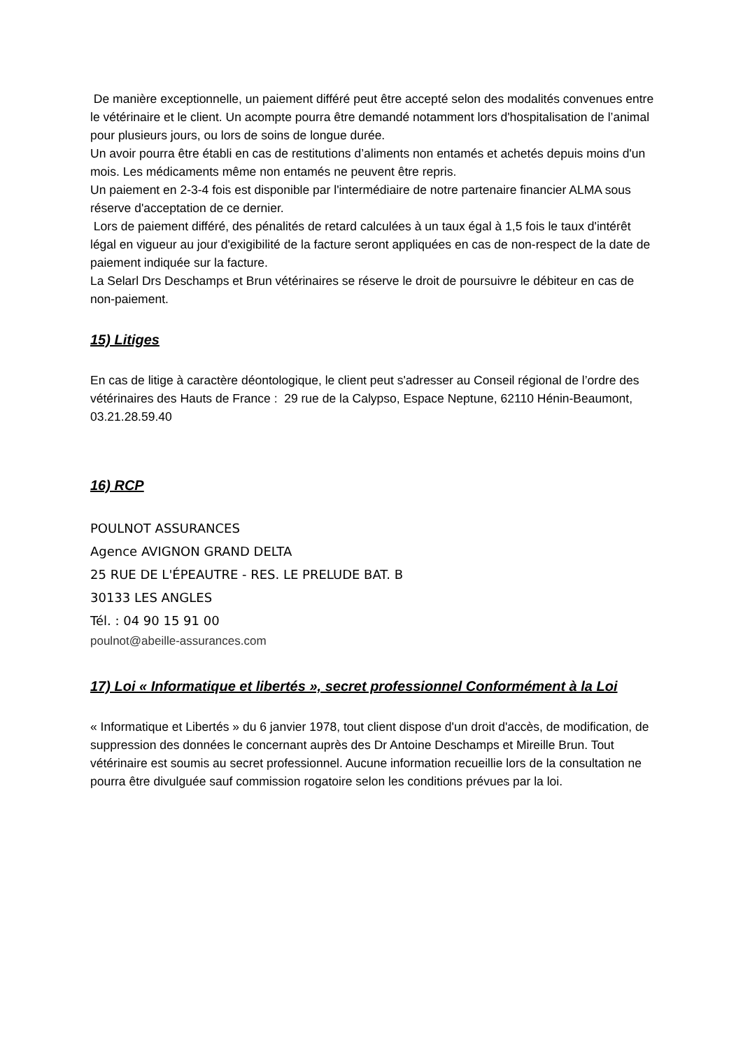De manière exceptionnelle, un paiement différé peut être accepté selon des modalités convenues entre le vétérinaire et le client. Un acompte pourra être demandé notamment lors d'hospitalisation de l’animal pour plusieurs jours, ou lors de soins de longue durée.
Un avoir pourra être établi en cas de restitutions d’aliments non entamés et achetés depuis moins d'un mois. Les médicaments même non entamés ne peuvent être repris.
Un paiement en 2-3-4 fois est disponible par l'intermédiaire de notre partenaire financier ALMA sous réserve d'acceptation de ce dernier.
Lors de paiement différé, des pénalités de retard calculées à un taux égal à 1,5 fois le taux d'intérêt légal en vigueur au jour d'exigibilité de la facture seront appliquées en cas de non-respect de la date de paiement indiquée sur la facture.
La Selarl Drs Deschamps et Brun vétérinaires se réserve le droit de poursuivre le débiteur en cas de non-paiement.
15) Litiges
En cas de litige à caractère déontologique, le client peut s'adresser au Conseil régional de l’ordre des vétérinaires des Hauts de France : 29 rue de la Calypso, Espace Neptune, 62110 Hénin-Beaumont, 03.21.28.59.40
16) RCP
POULNOT ASSURANCES
Agence AVIGNON GRAND DELTA
25 RUE DE L'ÉPEAUTRE - RES. LE PRELUDE BAT. B
30133 LES ANGLES
Tél. : 04 90 15 91 00
poulnot@abeille-assurances.com
17) Loi « Informatique et libertés », secret professionnel Conformément à la Loi
« Informatique et Libertés » du 6 janvier 1978, tout client dispose d'un droit d'accès, de modification, de suppression des données le concernant auprès des Dr Antoine Deschamps et Mireille Brun. Tout vétérinaire est soumis au secret professionnel. Aucune information recueillie lors de la consultation ne pourra être divulguée sauf commission rogatoire selon les conditions prévues par la loi.